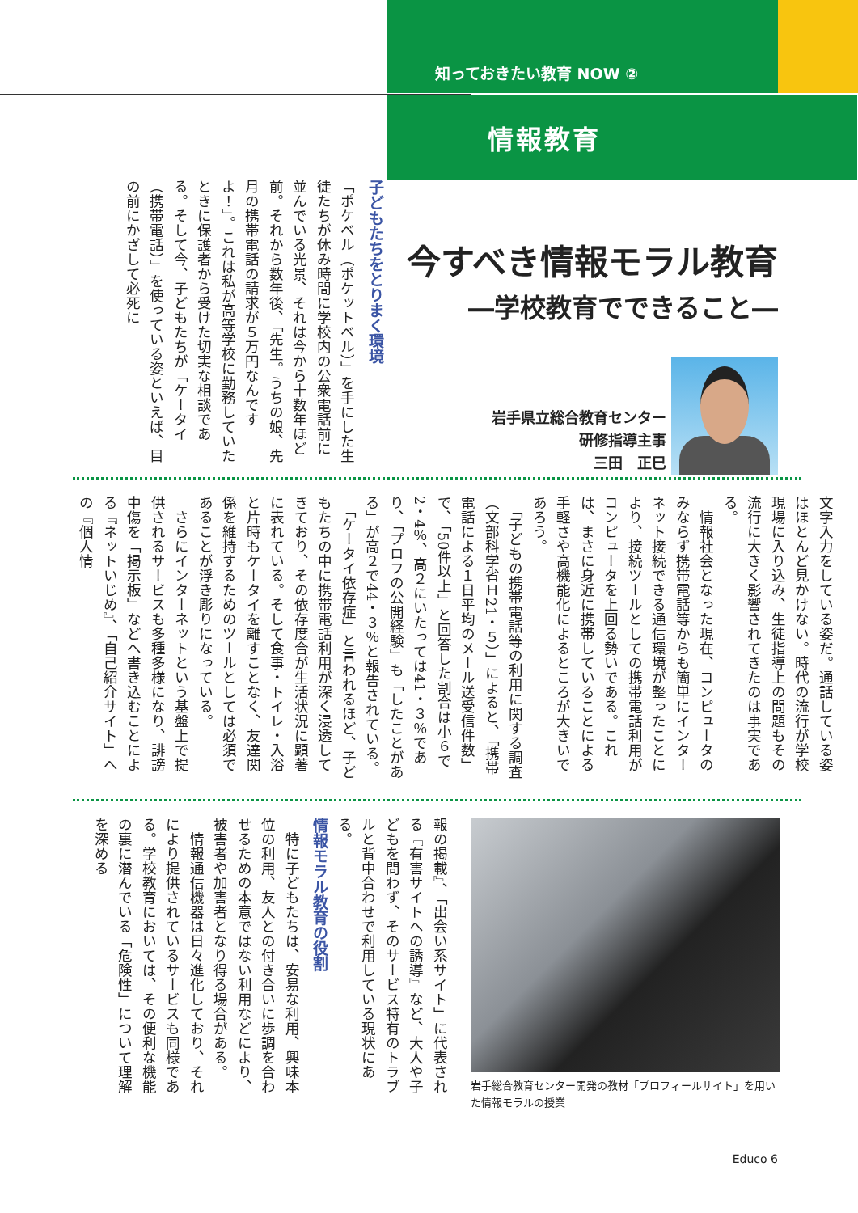知っておきたい教育 NOW ②
情報教育
今すべき情報モラル教育
―学校教育でできること―
岩手県立総合教育センター
研修指導主事
三田　正巳
子どもたちをとりまく環境
「ポケベル（ポケットベル）」を手にした生徒たちが休み時間に学校内の公衆電話前に並んでいる光景、それは今から十数年ほど前。それから数年後、「先生。うちの娘、先月の携帯電話の請求が５万円なんですよ！」。これは私が高等学校に勤務していたときに保護者から受けた切実な相談である。そして今、子どもたちが「ケータイ（携帯電話）」を使っている姿といえば、目の前にかざして必死に
文字入力をしている姿だ。通話している姿はほとんど見かけない。時代の流行が学校現場に入り込み、生徒指導上の問題もその流行に大きく影響されてきたのは事実である。
　情報社会となった現在、コンピュータのみならず携帯電話等からも簡単にインターネット接続できる通信環境が整ったことにより、接続ツールとしての携帯電話利用がコンピュータを上回る勢いである。これは、まさに身近に携帯していることによる手軽さや高機能化によるところが大きいであろう。
　「子どもの携帯電話等の利用に関する調査（文部科学省Ｈ21・５）」によると、「携帯電話による１日平均のメール送受信件数」で、「50件以上」と回答した割合は小６で2・4％、高２にいたっては41・３％であり、「プロフの公開経験」も「したことがある」が高２で44・３％と報告されている。
　「ケータイ依存症」と言われるほど、子どもたちの中に携帯電話利用が深く浸透してきており、その依存度合が生活状況に顕著に表れている。そして食事・トイレ・入浴と片時もケータイを離すことなく、友達関係を維持するためのツールとしては必須であることが浮き彫りになっている。
　さらにインターネットという基盤上で提供されるサービスも多種多様になり、誹謗中傷を「掲示板」などへ書き込むことによる『ネットいじめ』、「自己紹介サイト」への『個人情
岩手総合教育センター開発の教材「プロフィールサイト」を用いた情報モラルの授業
報の掲載』、「出会い系サイト」に代表される『有害サイトへの誘導』など、大人や子どもを問わず、そのサービス特有のトラブルと背中合わせで利用している現状にある。
情報モラル教育の役割
　特に子どもたちは、安易な利用、興味本位の利用、友人との付き合いに歩調を合わせるための本意ではない利用などにより、被害者や加害者となり得る場合がある。
　情報通信機器は日々進化しており、それにより提供されているサービスも同様である。学校教育においては、その便利な機能の裏に潜んでいる「危険性」について理解を深める
Educo 6